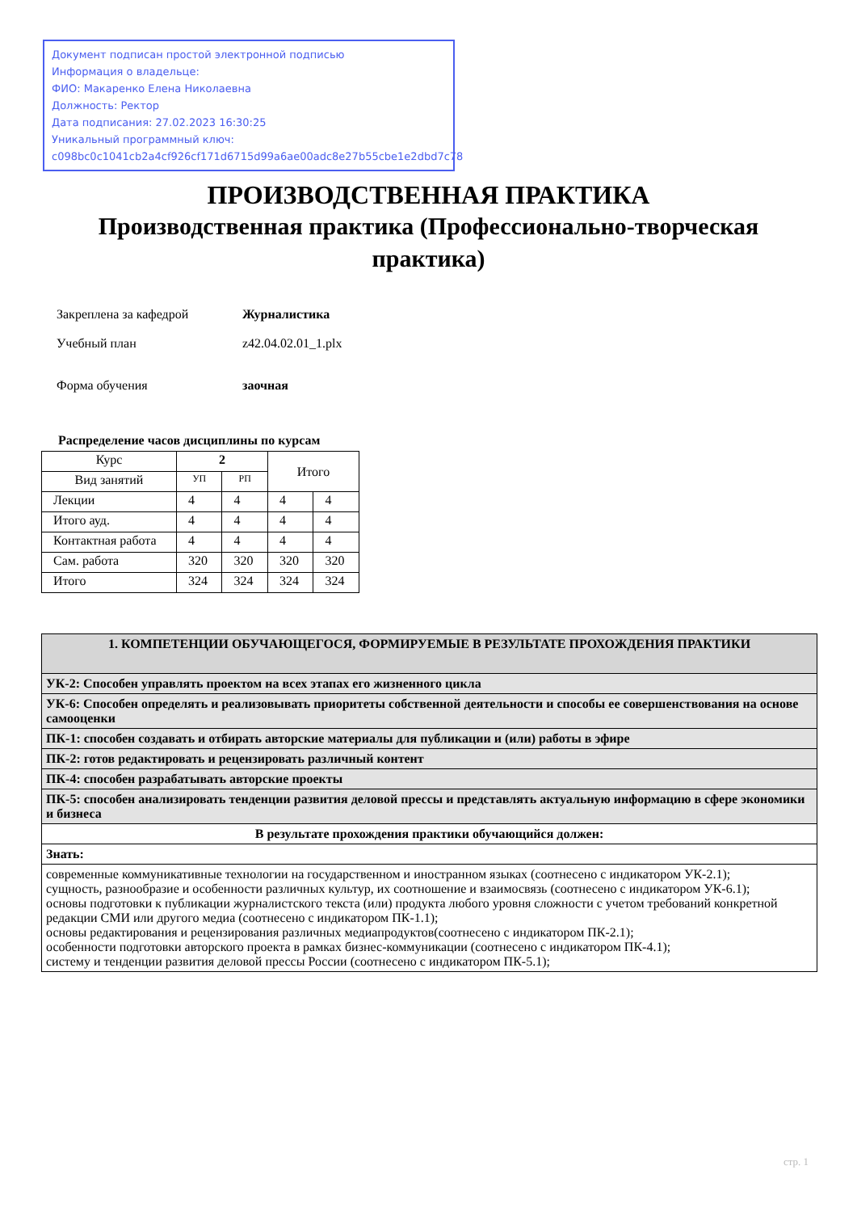Документ подписан простой электронной подписью
Информация о владельце:
ФИО: Макаренко Елена Николаевна
Должность: Ректор
Дата подписания: 27.02.2023 16:30:25
Уникальный программный ключ:
c098bc0c1041cb2a4cf926cf171d6715d99a6ae00adc8e27b55cbe1e2dbd7c78
ПРОИЗВОДСТВЕННАЯ ПРАКТИКА
Производственная практика (Профессионально-творческая практика)
| Закреплена за кафедрой | Журналистика |
| Учебный план | z42.04.02.01_1.plx |
| Форма обучения | заочная |
Распределение часов дисциплины по курсам
| Курс | 2 | | Итого | |
| --- | --- | --- | --- | --- |
| Вид занятий | УП | РП | | |
| Лекции | 4 | 4 | 4 | 4 |
| Итого ауд. | 4 | 4 | 4 | 4 |
| Контактная работа | 4 | 4 | 4 | 4 |
| Сам. работа | 320 | 320 | 320 | 320 |
| Итого | 324 | 324 | 324 | 324 |
| 1. КОМПЕТЕНЦИИ ОБУЧАЮЩЕГОСЯ, ФОРМИРУЕМЫЕ В РЕЗУЛЬТАТЕ ПРОХОЖДЕНИЯ ПРАКТИКИ |
| УК-2: Способен управлять проектом на всех этапах его жизненного цикла |
| УК-6: Способен определять и реализовывать приоритеты собственной деятельности и способы ее совершенствования на основе самооценки |
| ПК-1: способен создавать и отбирать авторские материалы для публикации и (или) работы в эфире |
| ПК-2: готов редактировать и рецензировать различный контент |
| ПК-4: способен разрабатывать авторские проекты |
| ПК-5: способен анализировать тенденции развития деловой прессы и представлять актуальную информацию в сфере экономики и бизнеса |
| В результате прохождения практики обучающийся должен: |
| Знать: |
| современные коммуникативные технологии на государственном и иностранном языках (соотнесено с индикатором УК-2.1); сущность, разнообразие и особенности различных культур, их соотношение и взаимосвязь (соотнесено с индикатором УК-6.1); основы подготовки к публикации журналистского текста (или) продукта любого уровня сложности с учетом требований конкретной редакции СМИ или другого медиа (соотнесено с индикатором ПК-1.1); основы редактирования и рецензирования различных медиапродуктов(соотнесено с индикатором ПК-2.1); особенности подготовки авторского проекта в рамках бизнес-коммуникации (соотнесено с индикатором ПК-4.1); систему и тенденции развития деловой прессы России (соотнесено с индикатором ПК-5.1); |
стр. 1